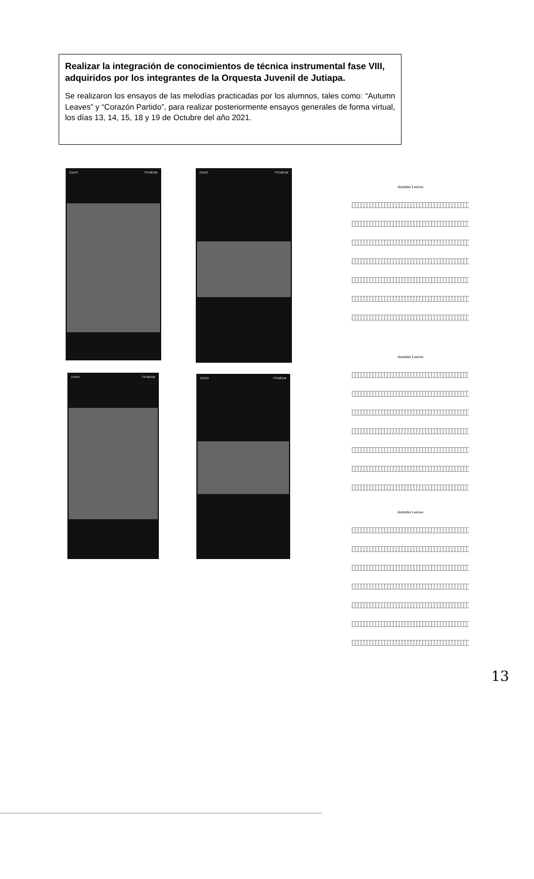Realizar la integración de conocimientos de técnica instrumental fase VIII, adquiridos por los integrantes de la Orquesta Juvenil de Jutiapa.
Se realizaron los ensayos de las melodías practicadas por los alumnos, tales como: “Autumn Leaves” y “Corazón Partido”, para realizar posteriormente ensayos generales de forma virtual, los días 13, 14, 15, 18 y 19 de Octubre del año 2021.
Zoom Finalizar Zoom Finalizar
Zoom Finalizar Zoom Finalizar
Autumn Leaves
Autumn Leaves
Autumn Leaves
13